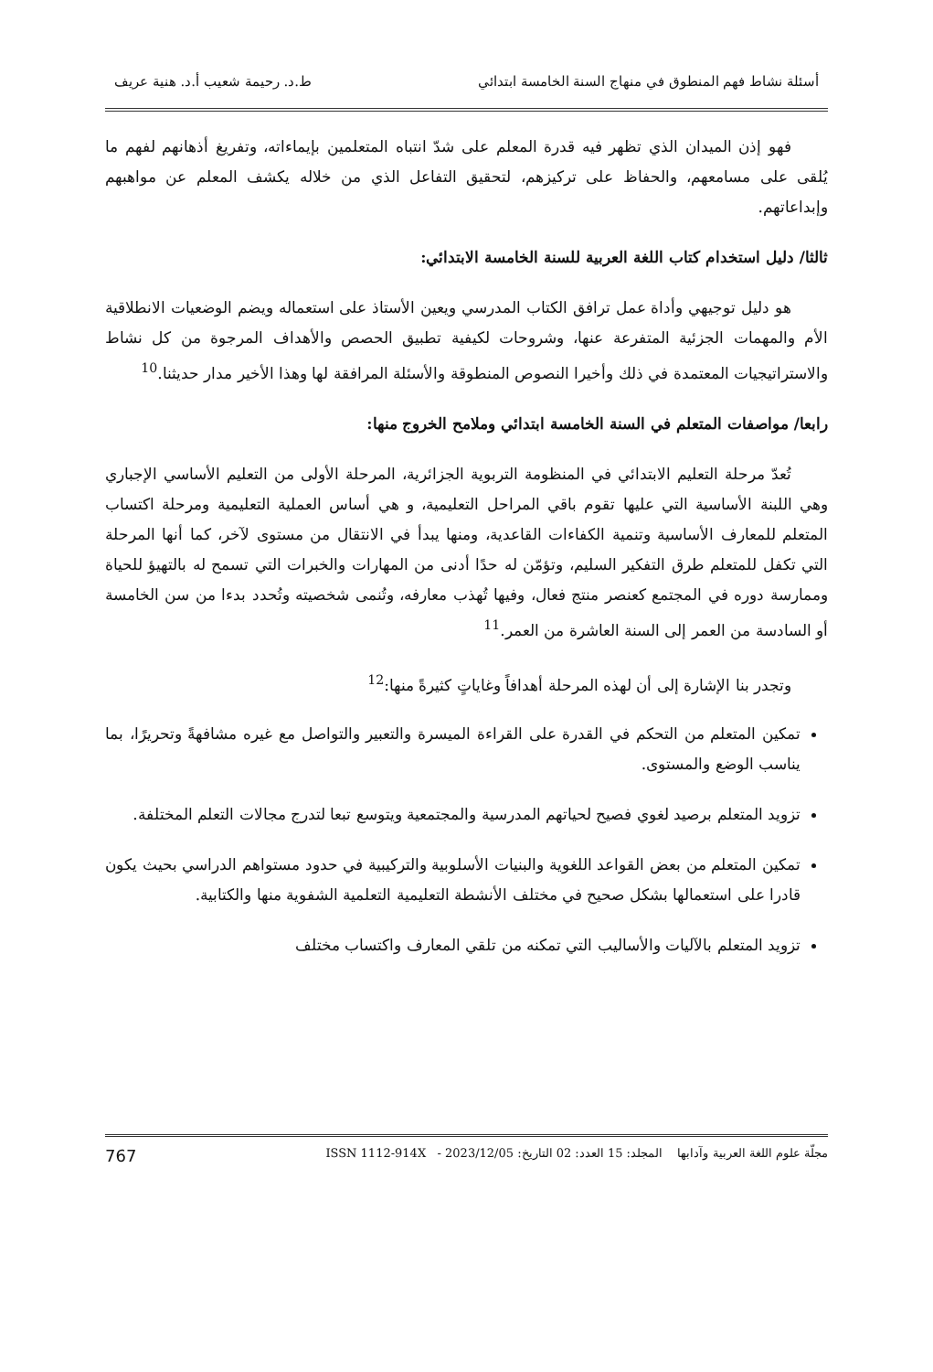أسئلة نشاط فهم المنطوق في منهاج السنة الخامسة ابتدائي ط.د. رحيمة شعيب أ.د. هنية عريف
فهو إذن الميدان الذي تظهر فيه قدرة المعلم على شدّ انتباه المتعلمين بإيماءاته، وتفريغ أذهانهم لفهم ما يُلقى على مسامعهم، والحفاظ على تركيزهم، لتحقيق التفاعل الذي من خلاله يكشف المعلم عن مواهبهم وإبداعاتهم.
ثالثا/ دليل استخدام كتاب اللغة العربية للسنة الخامسة الابتدائي:
هو دليل توجيهي وأداة عمل ترافق الكتاب المدرسي ويعين الأستاذ على استعماله ويضم الوضعيات الانطلاقية الأم والمهمات الجزئية المتفرعة عنها، وشروحات لكيفية تطبيق الحصص والأهداف المرجوة من كل نشاط والاستراتيجيات المعتمدة في ذلك وأخيرا النصوص المنطوقة والأسئلة المرافقة لها وهذا الأخير مدار حديثنا.<sup>10</sup>
رابعا/ مواصفات المتعلم في السنة الخامسة ابتدائي وملامح الخروج منها:
تُعدّ مرحلة التعليم الابتدائي في المنظومة التربوية الجزائرية، المرحلة الأولى من التعليم الأساسي الإجباري وهي اللبنة الأساسية التي عليها تقوم باقي المراحل التعليمية، و هي أساس العملية التعليمية ومرحلة اكتساب المتعلم للمعارف الأساسية وتنمية الكفاءات القاعدية، ومنها يبدأ في الانتقال من مستوى لآخر، كما أنها المرحلة التي تكفل للمتعلم طرق التفكير السليم، وتؤمّن له حدًا أدنى من المهارات والخبرات التي تسمح له بالتهيؤ للحياة وممارسة دوره في المجتمع كعنصر منتج فعال، وفيها تُهذب معارفه، وتُنمى شخصيته وتُحدد بدءا من سن الخامسة أو السادسة من العمر إلى السنة العاشرة من العمر.<sup>11</sup>
وتجدر بنا الإشارة إلى أن لهذه المرحلة أهدافاً وغاياتٍ كثيرةً منها:<sup>12</sup>
تمكين المتعلم من التحكم في القدرة على القراءة الميسرة والتعبير والتواصل مع غيره مشافهةً وتحريرًا، بما يناسب الوضع والمستوى.
تزويد المتعلم برصيد لغوي فصيح لحياتهم المدرسية والمجتمعية ويتوسع تبعا لتدرج مجالات التعلم المختلفة.
تمكين المتعلم من بعض القواعد اللغوية والبنيات الأسلوبية والتركيبية في حدود مستواهم الدراسي بحيث يكون قادرا على استعمالها بشكل صحيح في مختلف الأنشطة التعليمية التعلمية الشفوية منها والكتابية.
تزويد المتعلم بالآليات والأساليب التي تمكنه من تلقي المعارف واكتساب مختلف
مجلّة علوم اللغة العربية وآدابها المجلد: 15 العدد: 02 التاريخ: 2023/12/05 - ISSN 1112-914X 767